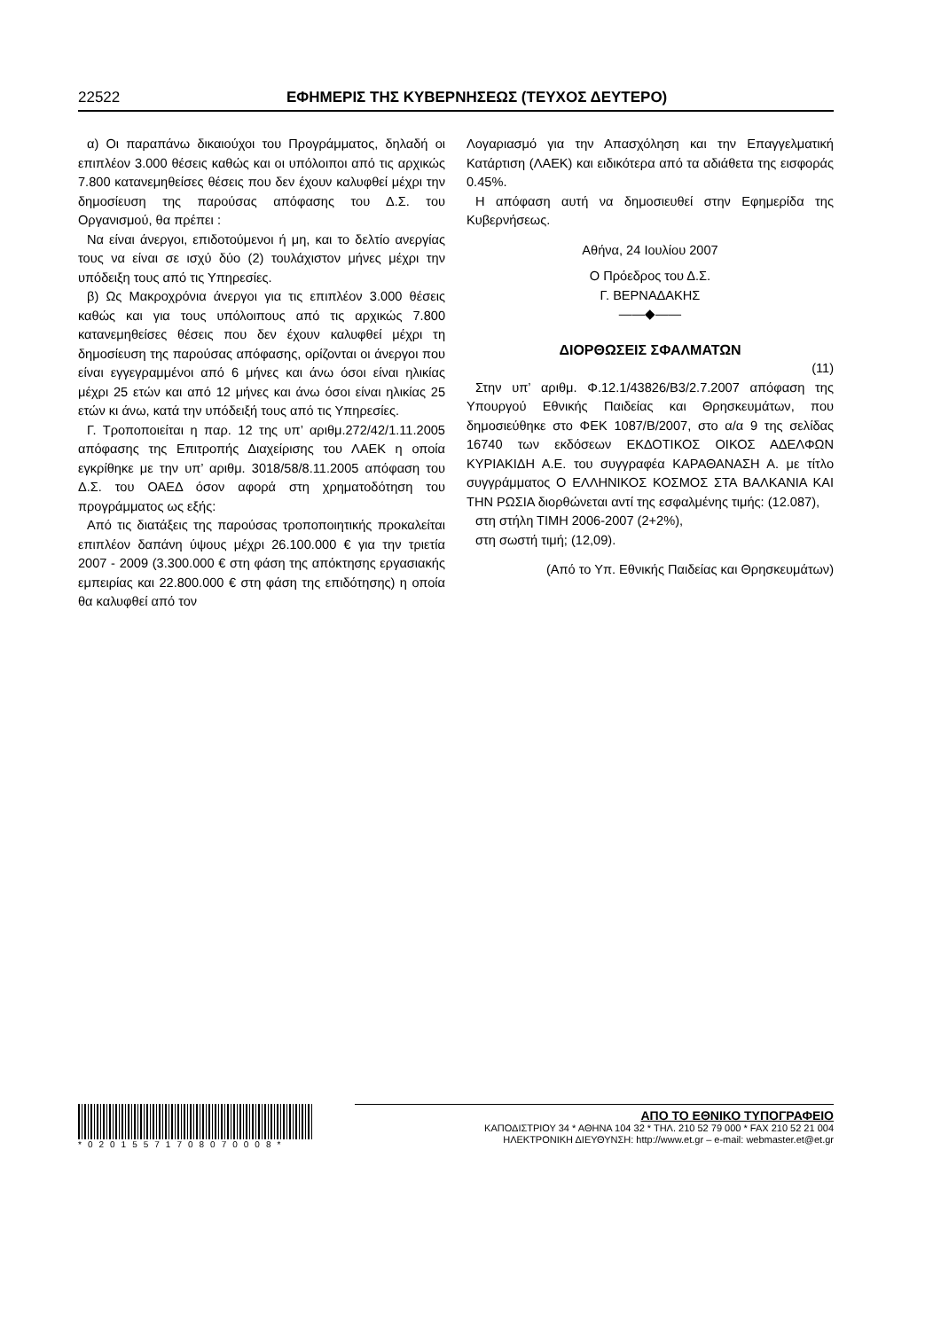22522 ΕΦΗΜΕΡΙΣ ΤΗΣ ΚΥΒΕΡΝΗΣΕΩΣ (ΤΕΥΧΟΣ ΔΕΥΤΕΡΟ)
α) Οι παραπάνω δικαιούχοι του Προγράμματος, δηλαδή οι επιπλέον 3.000 θέσεις καθώς και οι υπόλοιποι από τις αρχικώς 7.800 κατανεμηθείσες θέσεις που δεν έχουν καλυφθεί μέχρι την δημοσίευση της παρούσας απόφασης του Δ.Σ. του Οργανισμού, θα πρέπει :
Να είναι άνεργοι, επιδοτούμενοι ή μη, και το δελτίο ανεργίας τους να είναι σε ισχύ δύο (2) τουλάχιστον μήνες μέχρι την υπόδειξη τους από τις Υπηρεσίες.
β) Ως Μακροχρόνια άνεργοι για τις επιπλέον 3.000 θέσεις καθώς και για τους υπόλοιπους από τις αρχικώς 7.800 κατανεμηθείσες θέσεις που δεν έχουν καλυφθεί μέχρι τη δημοσίευση της παρούσας απόφασης, ορίζονται οι άνεργοι που είναι εγγεγραμμένοι από 6 μήνες και άνω όσοι είναι ηλικίας μέχρι 25 ετών και από 12 μήνες και άνω όσοι είναι ηλικίας 25 ετών κι άνω, κατά την υπόδειξή τους από τις Υπηρεσίες.
Γ. Τροποποιείται η παρ. 12 της υπ’ αριθμ.272/42/1.11.2005 απόφασης της Επιτροπής Διαχείρισης του ΛΑΕΚ η οποία εγκρίθηκε με την υπ’ αριθμ. 3018/58/8.11.2005 απόφαση του Δ.Σ. του ΟΑΕΔ όσον αφορά στη χρηματοδότηση του προγράμματος ως εξής:
Από τις διατάξεις της παρούσας τροποποιητικής προκαλείται επιπλέον δαπάνη ύψους μέχρι 26.100.000 € για την τριετία 2007 - 2009 (3.300.000 € στη φάση της απόκτησης εργασιακής εμπειρίας και 22.800.000 € στη φάση της επιδότησης) η οποία θα καλυφθεί από τον
Λογαριασμό για την Απασχόληση και την Επαγγελματική Κατάρτιση (ΛΑΕΚ) και ειδικότερα από τα αδιάθετα της εισφοράς 0.45%.
Η απόφαση αυτή να δημοσιευθεί στην Εφημερίδα της Κυβερνήσεως.
Αθήνα, 24 Ιουλίου 2007
Ο Πρόεδρος του Δ.Σ.
Γ. ΒΕΡΝΑΔΑΚΗΣ
——◆——
ΔΙΟΡΘΩΣΕΙΣ ΣΦΑΛΜΑΤΩΝ
(11)
Στην υπ’ αριθμ. Φ.12.1/43826/Β3/2.7.2007 απόφαση της Υπουργού Εθνικής Παιδείας και Θρησκευμάτων, που δημοσιεύθηκε στο ΦΕΚ 1087/Β/2007, στο α/α 9 της σελίδας 16740 των εκδόσεων ΕΚΔΟΤΙΚΟΣ ΟΙΚΟΣ ΑΔΕΛΦΩΝ ΚΥΡΙΑΚΙΔΗ Α.Ε. του συγγραφέα ΚΑΡΑΘΑΝΑΣΗ Α. με τίτλο συγγράμματος Ο ΕΛΛΗΝΙΚΟΣ ΚΟΣΜΟΣ ΣΤΑ ΒΑΛΚΑΝΙΑ ΚΑΙ ΤΗΝ ΡΩΣΙΑ διορθώνεται αντί της εσφαλμένης τιμής: (12.087),
στη στήλη ΤΙΜΗ 2006-2007 (2+2%),
στη σωστή τιμή; (12,09).
(Από το Υπ. Εθνικής Παιδείας και Θρησκευμάτων)
*02015571708070008*
ΑΠΟ ΤΟ ΕΘΝΙΚΟ ΤΥΠΟΓΡΑΦΕΙΟ
ΚΑΠΟΔΙΣΤΡΙΟΥ 34 * ΑΘΗΝΑ 104 32 * ΤΗΛ. 210 52 79 000 * FAX 210 52 21 004
ΗΛΕΚΤΡΟΝΙΚΗ ΔΙΕΥΘΥΝΣΗ: http://www.et.gr – e-mail: webmaster.et@et.gr